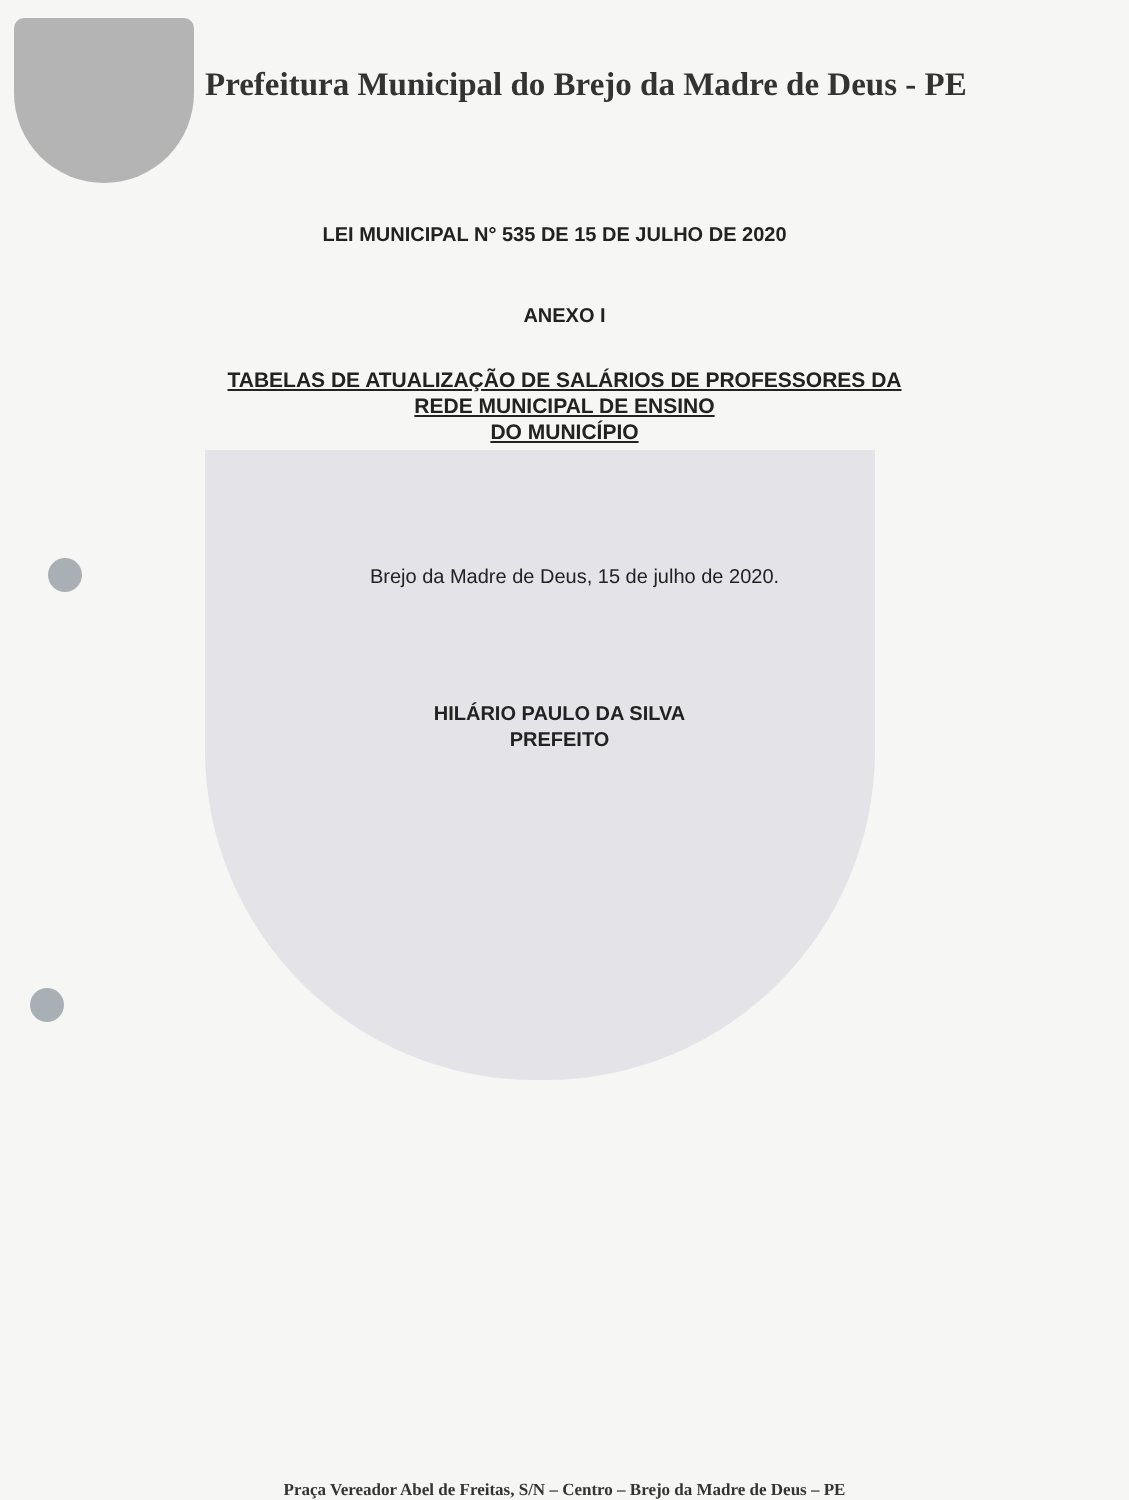Prefeitura Municipal do Brejo da Madre de Deus - PE
LEI MUNICIPAL N° 535 DE 15 DE JULHO DE 2020
ANEXO I
TABELAS DE ATUALIZAÇÃO DE SALÁRIOS DE PROFESSORES DA
REDE MUNICIPAL DE ENSINO
DO MUNICÍPIO
Brejo da Madre de Deus, 15 de julho de 2020.
HILÁRIO PAULO DA SILVA
PREFEITO
Praça Vereador Abel de Freitas, S/N – Centro – Brejo da Madre de Deus – PE